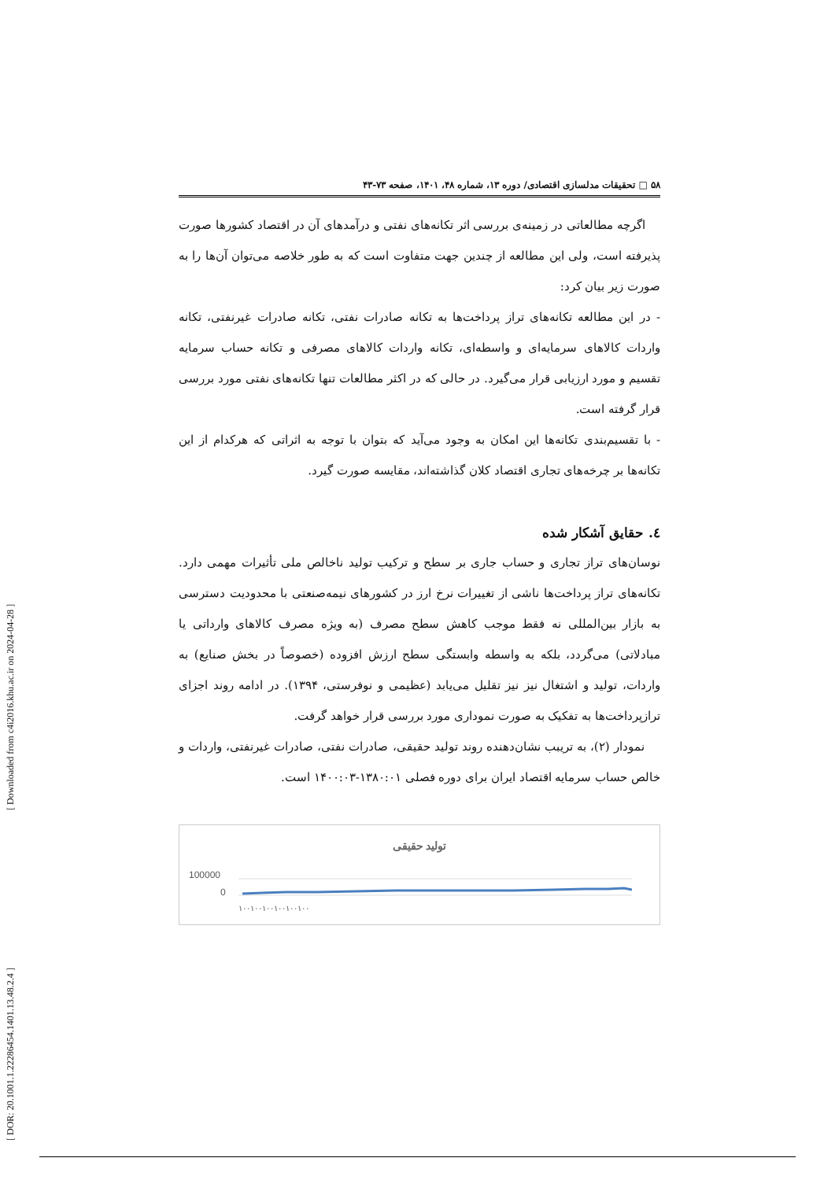[ Downloaded from c4i2016.khu.ac.ir on 2024-04-28 ]
[ DOR: 20.1001.1.22286454.1401.13.48.2.4 ]
۵۸ □ تحقیقات مدلسازی اقتصادی/ دوره ۱۳، شماره ۴۸، ۱۴۰۱، صفحه ۷۳-۴۳
اگرچه مطالعاتی در زمینه‌ی بررسی اثر تکانه‌های نفتی و درآمدهای آن در اقتصاد کشورها صورت پذیرفته است، ولی این مطالعه از چندین جهت متفاوت است که به طور خلاصه می‌توان آن‌ها را به صورت زیر بیان کرد:
- در این مطالعه تکانه‌های تراز پرداخت‌ها به تکانه صادرات نفتی، تکانه صادرات غیرنفتی، تکانه واردات کالاهای سرمایه‌ای و واسطه‌ای، تکانه واردات کالاهای مصرفی و تکانه حساب سرمایه تقسیم و مورد ارزیابی قرار می‌گیرد. در حالی که در اکثر مطالعات تنها تکانه‌های نفتی مورد بررسی قرار گرفته است.
- با تقسیم‌بندی تکانه‌ها این امکان به وجود می‌آید که بتوان با توجه به اثراتی که هرکدام از این تکانه‌ها بر چرخه‌های تجاری اقتصاد کلان گذاشته‌اند، مقایسه صورت گیرد.
٤. حقایق آشکار شده
نوسان‌های تراز تجاری و حساب جاری بر سطح و ترکیب تولید ناخالص ملی تأثیرات مهمی دارد. تکانه‌های تراز پرداخت‌ها ناشی از تغییرات نرخ ارز در کشورهای نیمه‌صنعتی با محدودیت دسترسی به بازار بین‌المللی نه فقط موجب کاهش سطح مصرف (به ویژه مصرف کالاهای وارداتی یا مبادلاتی) می‌گردد، بلکه به واسطه وابستگی سطح ارزش افزوده (خصوصاً در بخش صنایع) به واردات، تولید و اشتغال نیز نیز تقلیل می‌یابد (عظیمی و نوفرستی، ۱۳۹۴). در ادامه روند اجزای ترازپرداخت‌ها به تفکیک به صورت نموداری مورد بررسی قرار خواهد گرفت.
نمودار (۲)، به تریبب نشان‌دهنده روند تولید حقیقی، صادرات نفتی، صادرات غیرنفتی، واردات و خالص حساب سرمایه اقتصاد ایران برای دوره فصلی ۱۳۸۰:۰۱-۱۴۰۰:۰۳ است.
تولید حقیقی
100000
0
١٠٠١٠٠١٠٠١٠٠١٠٠١٠٠